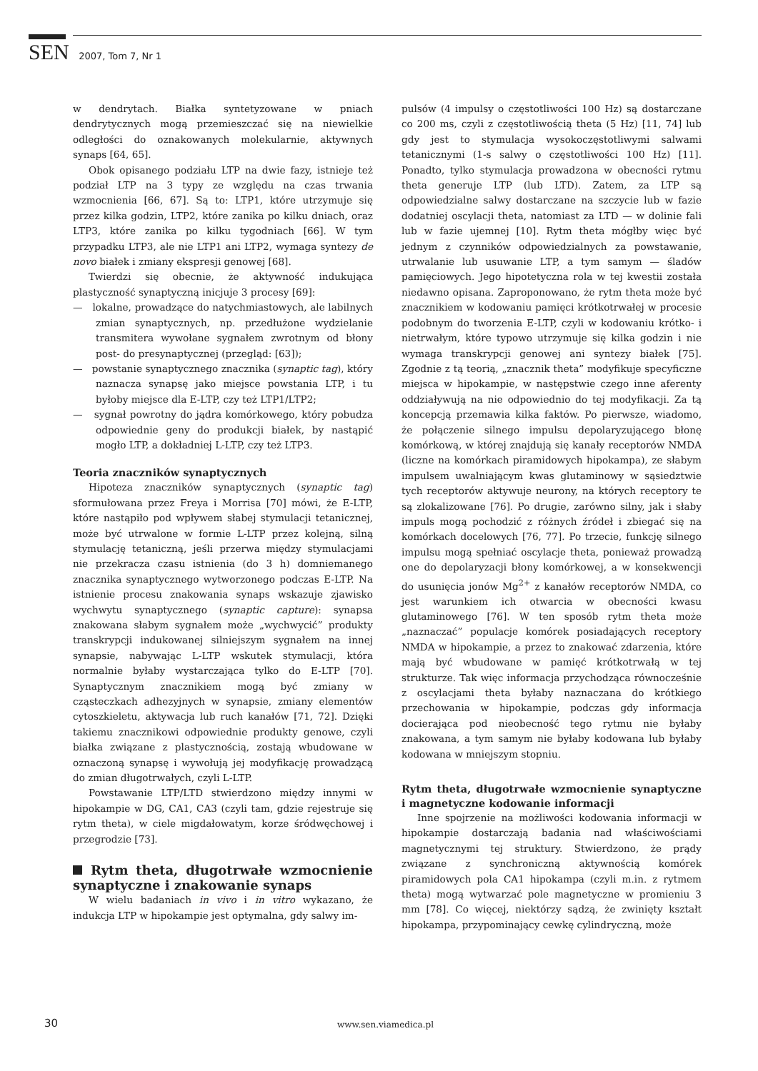SEN 2007, Tom 7, Nr 1
w dendrytach. Białka syntetyzowane w pniach dendrytycznych mogą przemieszczać się na niewielkie odległości do oznakowanych molekularnie, aktywnych synaps [64, 65].
Obok opisanego podziału LTP na dwie fazy, istnieje też podział LTP na 3 typy ze względu na czas trwania wzmocnienia [66, 67]. Są to: LTP1, które utrzymuje się przez kilka godzin, LTP2, które zanika po kilku dniach, oraz LTP3, które zanika po kilku tygodniach [66]. W tym przypadku LTP3, ale nie LTP1 ani LTP2, wymaga syntezy de novo białek i zmiany ekspresji genowej [68].
Twierdzi się obecnie, że aktywność indukująca plastyczność synaptyczną inicjuje 3 procesy [69]:
— lokalne, prowadzące do natychmiastowych, ale labilnych zmian synaptycznych, np. przedłużone wydzielanie transmitera wywołane sygnałem zwrotnym od błony post- do presynaptycznej (przegląd: [63]);
— powstanie synaptycznego znacznika (synaptic tag), który naznacza synapsę jako miejsce powstania LTP, i tu byłoby miejsce dla E-LTP, czy też LTP1/LTP2;
— sygnał powrotny do jądra komórkowego, który pobudza odpowiednie geny do produkcji białek, by nastąpić mogło LTP, a dokładniej L-LTP, czy też LTP3.
Teoria znaczników synaptycznych
Hipoteza znaczników synaptycznych (synaptic tag) sformułowana przez Freya i Morrisa [70] mówi, że E-LTP, które nastąpiło pod wpływem słabej stymulacji tetanicznej, może być utrwalone w formie L-LTP przez kolejną, silną stymulację tetaniczną, jeśli przerwa między stymulacjami nie przekracza czasu istnienia (do 3 h) domniemanego znacznika synaptycznego wytworzonego podczas E-LTP. Na istnienie procesu znakowania synaps wskazuje zjawisko wychwytu synaptycznego (synaptic capture): synapsa znakowana słabym sygnałem może „wychwycić” produkty transkrypcji indukowanej silniejszym sygnałem na innej synapsie, nabywając L-LTP wskutek stymulacji, która normalnie byłaby wystarczająca tylko do E-LTP [70]. Synaptycznym znacznikiem mogą być zmiany w cząsteczkach adhezyjnych w synapsie, zmiany elementów cytoszkieletu, aktywacja lub ruch kanałów [71, 72]. Dzięki takiemu znacznikowi odpowiednie produkty genowe, czyli białka związane z plastycznością, zostają wbudowane w oznaczoną synapsę i wywołują jej modyfikację prowadzącą do zmian długotrwałych, czyli L-LTP.
Powstawanie LTP/LTD stwierdzono między innymi w hipokampie w DG, CA1, CA3 (czyli tam, gdzie rejestruje się rytm theta), w ciele migdałowatym, korze śródwęchowej i przegrodzie [73].
Rytm theta, długotrwałe wzmocnienie synaptyczne i znakowanie synaps
W wielu badaniach in vivo i in vitro wykazano, że indukcja LTP w hipokampie jest optymalna, gdy salwy im-
pulsów (4 impulsy o częstotliwości 100 Hz) są dostarczane co 200 ms, czyli z częstotliwością theta (5 Hz) [11, 74] lub gdy jest to stymulacja wysokoczęstotliwymi salwami tetanicznymi (1-s salwy o częstotliwości 100 Hz) [11]. Ponadto, tylko stymulacja prowadzona w obecności rytmu theta generuje LTP (lub LTD). Zatem, za LTP są odpowiedzialne salwy dostarczane na szczycie lub w fazie dodatniej oscylacji theta, natomiast za LTD — w dolinie fali lub w fazie ujemnej [10]. Rytm theta mógłby więc być jednym z czynników odpowiedzialnych za powstawanie, utrwalanie lub usuwanie LTP, a tym samym — śladów pamięciowych. Jego hipotetyczna rola w tej kwestii została niedawno opisana. Zaproponowano, że rytm theta może być znacznikiem w kodowaniu pamięci krótkotrwałej w procesie podobnym do tworzenia E-LTP, czyli w kodowaniu krótko- i nietrwałym, które typowo utrzymuje się kilka godzin i nie wymaga transkrypcji genowej ani syntezy białek [75]. Zgodnie z tą teorią, „znacznik theta” modyfikuje specyficzne miejsca w hipokampie, w następstwie czego inne aferenty oddziaływują na nie odpowiednio do tej modyfikacji. Za tą koncepcją przemawia kilka faktów. Po pierwsze, wiadomo, że połączenie silnego impulsu depolaryzującego błonę komórkową, w której znajdują się kanały receptorów NMDA (liczne na komórkach piramidowych hipokampa), ze słabym impulsem uwalniającym kwas glutaminowy w sąsiedztwie tych receptorów aktywuje neurony, na których receptory te są zlokalizowane [76]. Po drugie, zarówno silny, jak i słaby impuls mogą pochodzić z różnych źródeł i zbiegać się na komórkach docelowych [76, 77]. Po trzecie, funkcję silnego impulsu mogą spełniać oscylacje theta, ponieważ prowadzą one do depolaryzacji błony komórkowej, a w konsekwencji do usunięcia jonów Mg<sup>2+</sup> z kanałów receptorów NMDA, co jest warunkiem ich otwarcia w obecności kwasu glutaminowego [76]. W ten sposób rytm theta może „naznaczać” populacje komórek posiadających receptory NMDA w hipokampie, a przez to znakować zdarzenia, które mają być wbudowane w pamięć krótkotrwałą w tej strukturze. Tak więc informacja przychodząca równocześnie z oscylacjami theta byłaby naznaczana do krótkiego przechowania w hipokampie, podczas gdy informacja docierająca pod nieobecność tego rytmu nie byłaby znakowana, a tym samym nie byłaby kodowana lub byłaby kodowana w mniejszym stopniu.
Rytm theta, długotrwałe wzmocnienie synaptyczne i magnetyczne kodowanie informacji
Inne spojrzenie na możliwości kodowania informacji w hipokampie dostarczają badania nad właściwościami magnetycznymi tej struktury. Stwierdzono, że prądy związane z synchroniczną aktywnością komórek piramidowych pola CA1 hipokampa (czyli m.in. z rytmem theta) mogą wytwarzać pole magnetyczne w promieniu 3 mm [78]. Co więcej, niektórzy sądzą, że zwinięty kształt hipokampa, przypominający cewkę cylindryczną, może
30 www.sen.viamedica.pl